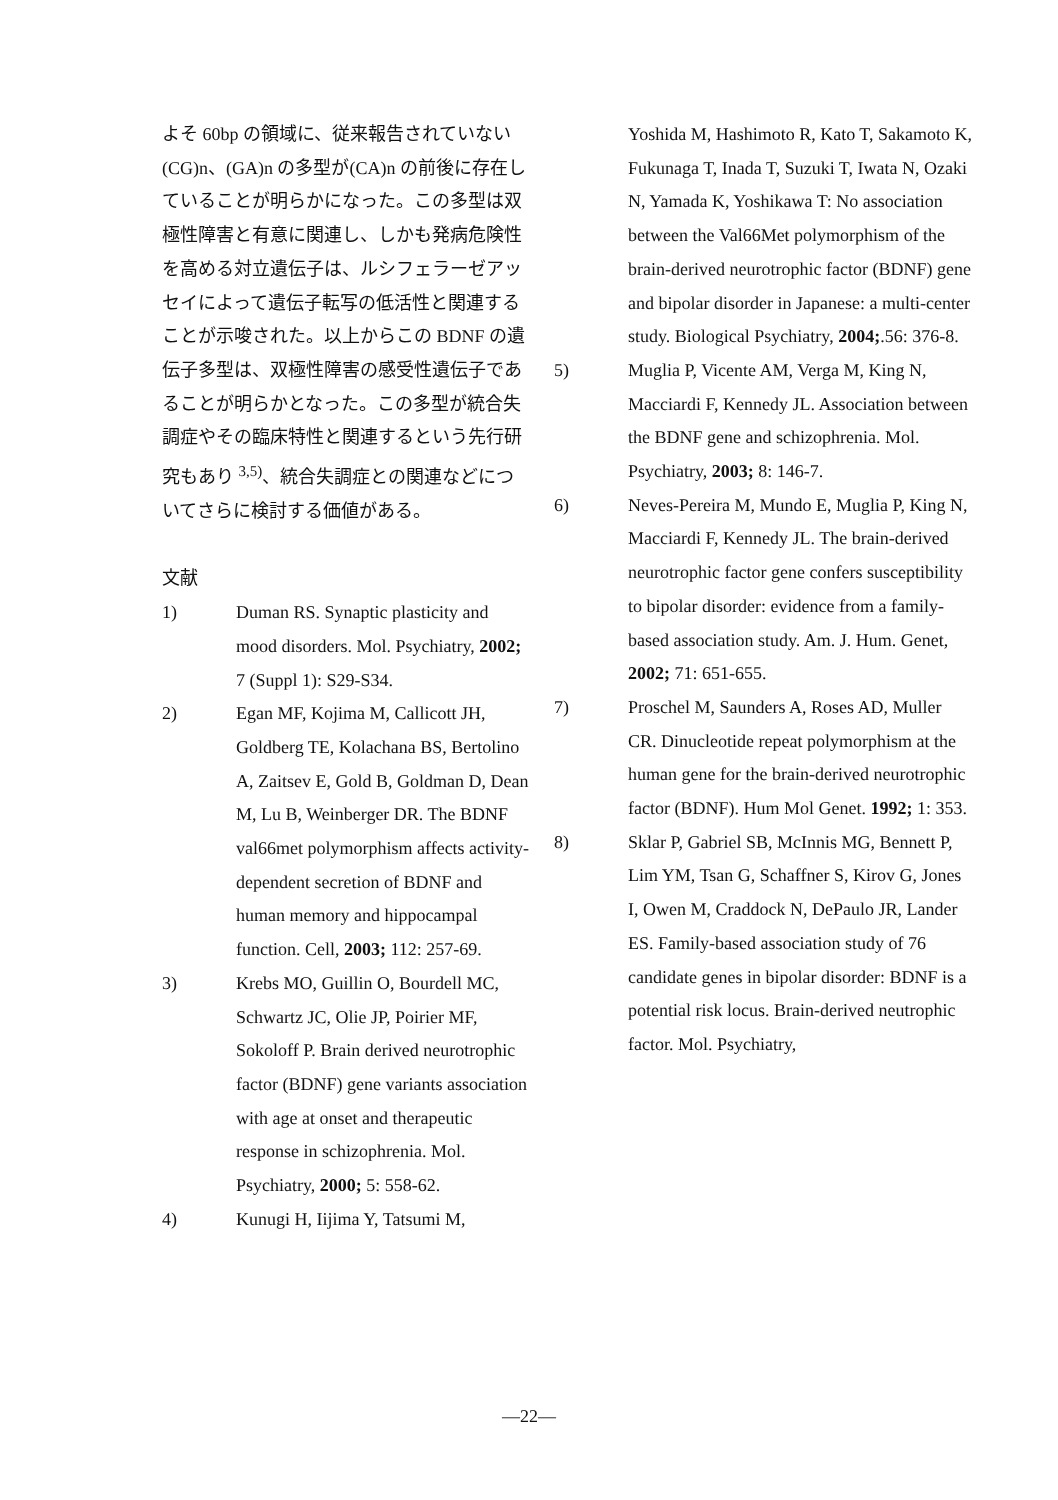よそ 60bp の領域に、従来報告されていない(CG)n、(GA)n の多型が(CA)n の前後に存在していることが明らかになった。この多型は双極性障害と有意に関連し、しかも発病危険性を高める対立遺伝子は、ルシフェラーゼアッセイによって遺伝子転写の低活性と関連することが示唆された。以上からこの BDNF の遺伝子多型は、双極性障害の感受性遺伝子であることが明らかとなった。この多型が統合失調症やその臨床特性と関連するという先行研究もあり <sup>3,5)</sup>、統合失調症との関連などについてさらに検討する価値がある。
文献
1) Duman RS. Synaptic plasticity and mood disorders. Mol. Psychiatry, 2002; 7 (Suppl 1): S29-S34.
2) Egan MF, Kojima M, Callicott JH, Goldberg TE, Kolachana BS, Bertolino A, Zaitsev E, Gold B, Goldman D, Dean M, Lu B, Weinberger DR. The BDNF val66met polymorphism affects activity-dependent secretion of BDNF and human memory and hippocampal function. Cell, 2003; 112: 257-69.
3) Krebs MO, Guillin O, Bourdell MC, Schwartz JC, Olie JP, Poirier MF, Sokoloff P. Brain derived neurotrophic factor (BDNF) gene variants association with age at onset and therapeutic response in schizophrenia. Mol. Psychiatry, 2000; 5: 558-62.
4) Kunugi H, Iijima Y, Tatsumi M,
Yoshida M, Hashimoto R, Kato T, Sakamoto K, Fukunaga T, Inada T, Suzuki T, Iwata N, Ozaki N, Yamada K, Yoshikawa T: No association between the Val66Met polymorphism of the brain-derived neurotrophic factor (BDNF) gene and bipolar disorder in Japanese: a multi-center study. Biological Psychiatry, 2004;.56: 376-8.
5) Muglia P, Vicente AM, Verga M, King N, Macciardi F, Kennedy JL. Association between the BDNF gene and schizophrenia. Mol. Psychiatry, 2003; 8: 146-7.
6) Neves-Pereira M, Mundo E, Muglia P, King N, Macciardi F, Kennedy JL. The brain-derived neurotrophic factor gene confers susceptibility to bipolar disorder: evidence from a family-based association study. Am. J. Hum. Genet, 2002; 71: 651-655.
7) Proschel M, Saunders A, Roses AD, Muller CR. Dinucleotide repeat polymorphism at the human gene for the brain-derived neurotrophic factor (BDNF). Hum Mol Genet. 1992; 1: 353.
8) Sklar P, Gabriel SB, McInnis MG, Bennett P, Lim YM, Tsan G, Schaffner S, Kirov G, Jones I, Owen M, Craddock N, DePaulo JR, Lander ES. Family-based association study of 76 candidate genes in bipolar disorder: BDNF is a potential risk locus. Brain-derived neutrophic factor. Mol. Psychiatry,
—22—